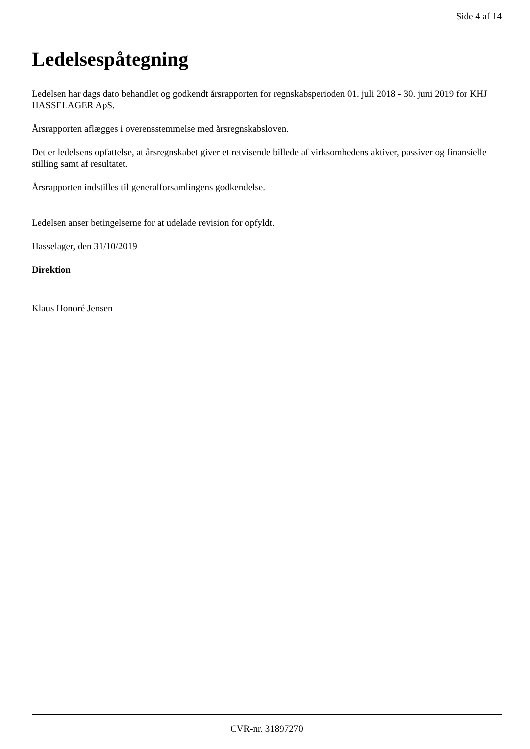Side 4 af 14
Ledelsespåtegning
Ledelsen har dags dato behandlet og godkendt årsrapporten for regnskabsperioden 01. juli 2018 - 30. juni 2019 for KHJ HASSELAGER ApS.
Årsrapporten aflægges i overensstemmelse med årsregnskabsloven.
Det er ledelsens opfattelse, at årsregnskabet giver et retvisende billede af virksomhedens aktiver, passiver og finansielle stilling samt af resultatet.
Årsrapporten indstilles til generalforsamlingens godkendelse.
Ledelsen anser betingelserne for at udelade revision for opfyldt.
Hasselager, den 31/10/2019
Direktion
Klaus Honoré Jensen
CVR-nr. 31897270